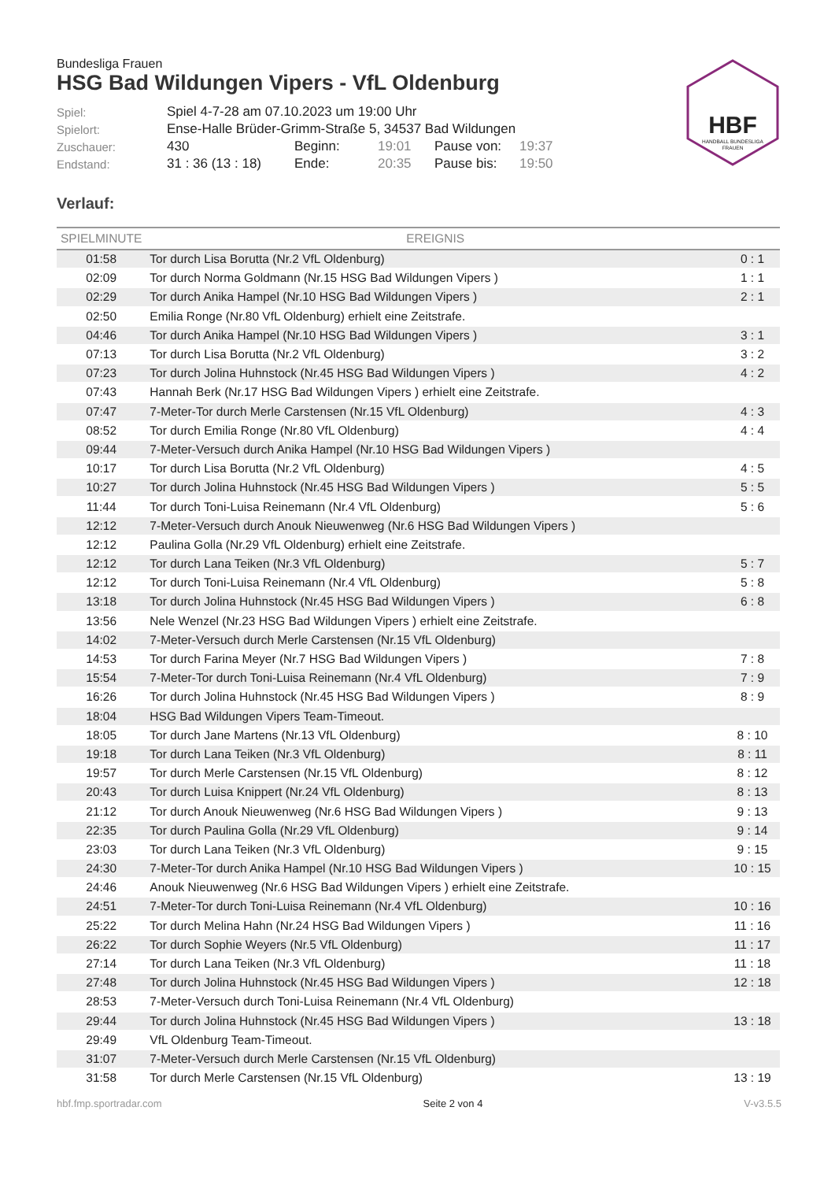HBF
HANDBALL BUNDESLIGA
FRAUEN
Bundesliga Frauen
HSG Bad Wildungen Vipers - VfL Oldenburg
| Spiel: | Spiel 4-7-28 am 07.10.2023 um 19:00 Uhr | | | | |
| Spielort: | Ense-Halle Brüder-Grimm-Straße 5, 34537 Bad Wildungen | | | | |
| Zuschauer: | 430 | Beginn: | 19:01 | Pause von: | 19:37 |
| Endstand: | 31 : 36 (13 : 18) | Ende: | 20:35 | Pause bis: | 19:50 |
Verlauf:
| SPIELMINUTE | EREIGNIS | |
| --- | --- | --- |
| 01:58 | Tor durch Lisa Borutta (Nr.2 VfL Oldenburg) | 0 : 1 |
| 02:09 | Tor durch Norma Goldmann (Nr.15 HSG Bad Wildungen Vipers ) | 1 : 1 |
| 02:29 | Tor durch Anika Hampel (Nr.10 HSG Bad Wildungen Vipers ) | 2 : 1 |
| 02:50 | Emilia Ronge (Nr.80 VfL Oldenburg) erhielt eine Zeitstrafe. | |
| 04:46 | Tor durch Anika Hampel (Nr.10 HSG Bad Wildungen Vipers ) | 3 : 1 |
| 07:13 | Tor durch Lisa Borutta (Nr.2 VfL Oldenburg) | 3 : 2 |
| 07:23 | Tor durch Jolina Huhnstock (Nr.45 HSG Bad Wildungen Vipers ) | 4 : 2 |
| 07:43 | Hannah Berk (Nr.17 HSG Bad Wildungen Vipers ) erhielt eine Zeitstrafe. | |
| 07:47 | 7-Meter-Tor durch Merle Carstensen (Nr.15 VfL Oldenburg) | 4 : 3 |
| 08:52 | Tor durch Emilia Ronge (Nr.80 VfL Oldenburg) | 4 : 4 |
| 09:44 | 7-Meter-Versuch durch Anika Hampel (Nr.10 HSG Bad Wildungen Vipers ) | |
| 10:17 | Tor durch Lisa Borutta (Nr.2 VfL Oldenburg) | 4 : 5 |
| 10:27 | Tor durch Jolina Huhnstock (Nr.45 HSG Bad Wildungen Vipers ) | 5 : 5 |
| 11:44 | Tor durch Toni-Luisa Reinemann (Nr.4 VfL Oldenburg) | 5 : 6 |
| 12:12 | 7-Meter-Versuch durch Anouk Nieuwenweg (Nr.6 HSG Bad Wildungen Vipers ) | |
| 12:12 | Paulina Golla (Nr.29 VfL Oldenburg) erhielt eine Zeitstrafe. | |
| 12:12 | Tor durch Lana Teiken (Nr.3 VfL Oldenburg) | 5 : 7 |
| 12:12 | Tor durch Toni-Luisa Reinemann (Nr.4 VfL Oldenburg) | 5 : 8 |
| 13:18 | Tor durch Jolina Huhnstock (Nr.45 HSG Bad Wildungen Vipers ) | 6 : 8 |
| 13:56 | Nele Wenzel (Nr.23 HSG Bad Wildungen Vipers ) erhielt eine Zeitstrafe. | |
| 14:02 | 7-Meter-Versuch durch Merle Carstensen (Nr.15 VfL Oldenburg) | |
| 14:53 | Tor durch Farina Meyer (Nr.7 HSG Bad Wildungen Vipers ) | 7 : 8 |
| 15:54 | 7-Meter-Tor durch Toni-Luisa Reinemann (Nr.4 VfL Oldenburg) | 7 : 9 |
| 16:26 | Tor durch Jolina Huhnstock (Nr.45 HSG Bad Wildungen Vipers ) | 8 : 9 |
| 18:04 | HSG Bad Wildungen Vipers Team-Timeout. | |
| 18:05 | Tor durch Jane Martens (Nr.13 VfL Oldenburg) | 8 : 10 |
| 19:18 | Tor durch Lana Teiken (Nr.3 VfL Oldenburg) | 8 : 11 |
| 19:57 | Tor durch Merle Carstensen (Nr.15 VfL Oldenburg) | 8 : 12 |
| 20:43 | Tor durch Luisa Knippert (Nr.24 VfL Oldenburg) | 8 : 13 |
| 21:12 | Tor durch Anouk Nieuwenweg (Nr.6 HSG Bad Wildungen Vipers ) | 9 : 13 |
| 22:35 | Tor durch Paulina Golla (Nr.29 VfL Oldenburg) | 9 : 14 |
| 23:03 | Tor durch Lana Teiken (Nr.3 VfL Oldenburg) | 9 : 15 |
| 24:30 | 7-Meter-Tor durch Anika Hampel (Nr.10 HSG Bad Wildungen Vipers ) | 10 : 15 |
| 24:46 | Anouk Nieuwenweg (Nr.6 HSG Bad Wildungen Vipers ) erhielt eine Zeitstrafe. | |
| 24:51 | 7-Meter-Tor durch Toni-Luisa Reinemann (Nr.4 VfL Oldenburg) | 10 : 16 |
| 25:22 | Tor durch Melina Hahn (Nr.24 HSG Bad Wildungen Vipers ) | 11 : 16 |
| 26:22 | Tor durch Sophie Weyers (Nr.5 VfL Oldenburg) | 11 : 17 |
| 27:14 | Tor durch Lana Teiken (Nr.3 VfL Oldenburg) | 11 : 18 |
| 27:48 | Tor durch Jolina Huhnstock (Nr.45 HSG Bad Wildungen Vipers ) | 12 : 18 |
| 28:53 | 7-Meter-Versuch durch Toni-Luisa Reinemann (Nr.4 VfL Oldenburg) | |
| 29:44 | Tor durch Jolina Huhnstock (Nr.45 HSG Bad Wildungen Vipers ) | 13 : 18 |
| 29:49 | VfL Oldenburg Team-Timeout. | |
| 31:07 | 7-Meter-Versuch durch Merle Carstensen (Nr.15 VfL Oldenburg) | |
| 31:58 | Tor durch Merle Carstensen (Nr.15 VfL Oldenburg) | 13 : 19 |
hbf.fmp.sportradar.com Seite 2 von 4 V-v3.5.5